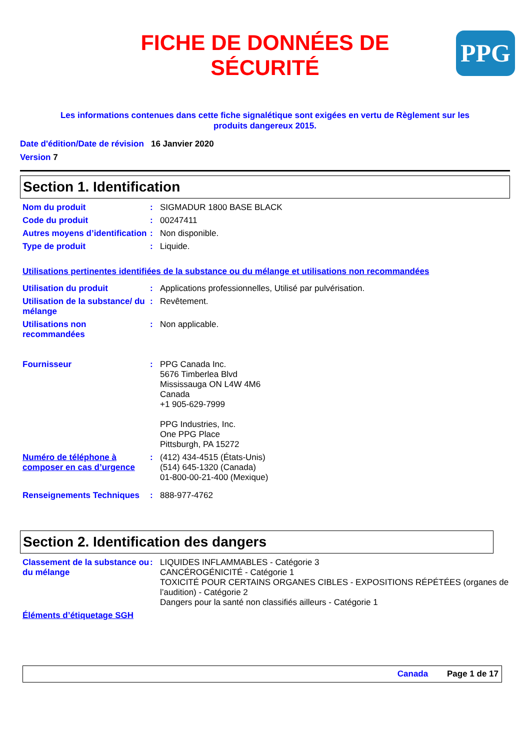FICHE DE DONNÉES DE
SÉCURITÉ
PPG
Les informations contenues dans cette fiche signalétique sont exigées en vertu de Règlement sur les
produits dangereux 2015.
Date d'édition/Date de révision 16 Janvier 2020
Version 7
Section 1. Identification
Nom du produit : SIGMADUR 1800 BASE BLACK
Code du produit : 00247411
Autres moyens d’identification
: Non disponible.
Type de produit : Liquide.
Utilisations pertinentes identifiées de la substance ou du mélange et utilisations non recommandées
Utilisation du produit : Applications professionnelles, Utilisé par pulvérisation.
Utilisation de la substance/ du mélange
: Revêtement.
Utilisations non recommandées
: Non applicable.
Fournisseur : PPG Canada Inc.
5676 Timberlea Blvd
Mississauga ON L4W 4M6
Canada
+1 905-629-7999
PPG Industries, Inc.
One PPG Place
Pittsburgh, PA 15272
Numéro de téléphone à composer en cas d’urgence
: (412) 434-4515 (États-Unis)
(514) 645-1320 (Canada)
01-800-00-21-400 (Mexique)
Renseignements Techniques : 888-977-4762
Section 2. Identification des dangers
Classement de la substance ou du mélange
: LIQUIDES INFLAMMABLES - Catégorie 3
CANCÉROGÉNICITÉ - Catégorie 1
TOXICITÉ POUR CERTAINS ORGANES CIBLES - EXPOSITIONS RÉPÉTÉES (organes de l’audition) - Catégorie 2
Dangers pour la santé non classifiés ailleurs - Catégorie 1
Éléments d’étiquetage SGH
Canada Page 1 de 17